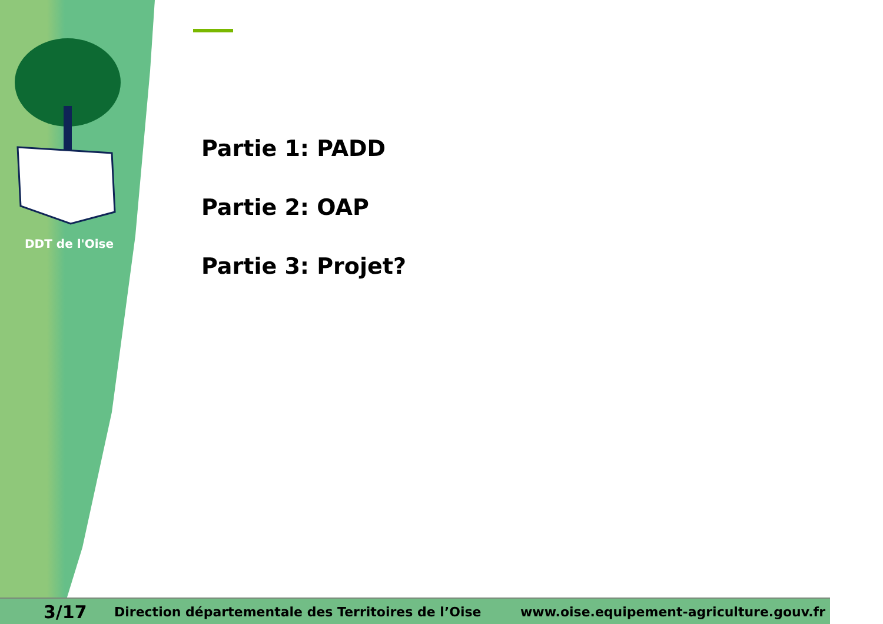DDT de l'Oise
Partie 1: PADD
Partie 2: OAP
Partie 3: Projet?
3/17 Direction départementale des Territoires de l’Oise www.oise.equipement-agriculture.gouv.fr